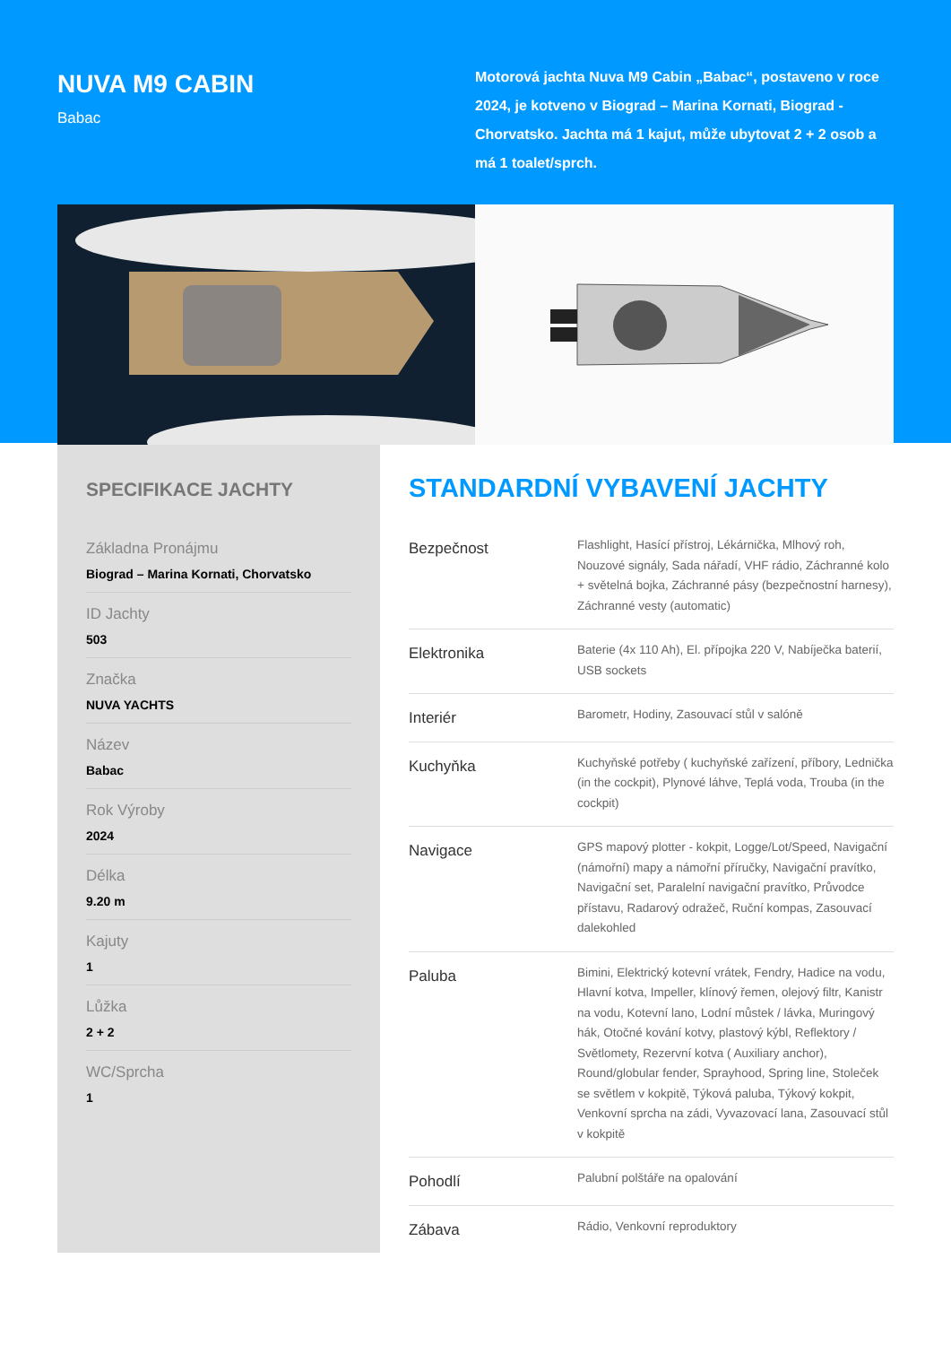NUVA M9 CABIN
Babac
Motorová jachta Nuva M9 Cabin „Babac“, postaveno v roce 2024, je kotveno v Biograd – Marina Kornati, Biograd - Chorvatsko. Jachta má 1 kajut, může ubytovat 2 + 2 osob a má 1 toalet/sprch.
SPECIFIKACE JACHTY
Základna Pronájmu
Biograd – Marina Kornati, Chorvatsko
ID Jachty
503
Značka
NUVA YACHTS
Název
Babac
Rok Výroby
2024
Délka
9.20 m
Kajuty
1
Lůžka
2 + 2
WC/Sprcha
1
STANDARDNÍ VYBAVENÍ JACHTY
| Bezpečnost | Flashlight, Hasící přístroj, Lékárnička, Mlhový roh, Nouzové signály, Sada nářadí, VHF rádio, Záchranné kolo + světelná bojka, Záchranné pásy (bezpečnostní harnesy), Záchranné vesty (automatic) |
| Elektronika | Baterie (4x 110 Ah), El. přípojka 220 V, Nabíječka baterií, USB sockets |
| Interiér | Barometr, Hodiny, Zasouvací stůl v salóně |
| Kuchyňka | Kuchyňské potřeby ( kuchyňské zařízení, příbory, Lednička (in the cockpit), Plynové láhve, Teplá voda, Trouba (in the cockpit) |
| Navigace | GPS mapový plotter - kokpit, Logge/Lot/Speed, Navigační (námořní) mapy a námořní příručky, Navigační pravítko, Navigační set, Paralelní navigační pravítko, Průvodce přístavu, Radarový odražeč, Ruční kompas, Zasouvací dalekohled |
| Paluba | Bimini, Elektrický kotevní vrátek, Fendry, Hadice na vodu, Hlavní kotva, Impeller, klínový řemen, olejový filtr, Kanistr na vodu, Kotevní lano, Lodní můstek / lávka, Muringový hák, Otočné kování kotvy, plastový kýbl, Reflektory / Světlomety, Rezervní kotva ( Auxiliary anchor), Round/globular fender, Sprayhood, Spring line, Stoleček se světlem v kokpitě, Týková paluba, Týkový kokpit, Venkovní sprcha na zádi, Vyvazovací lana, Zasouvací stůl v kokpitě |
| Pohodlí | Palubní polštáře na opalování |
| Zábava | Rádio, Venkovní reproduktory |